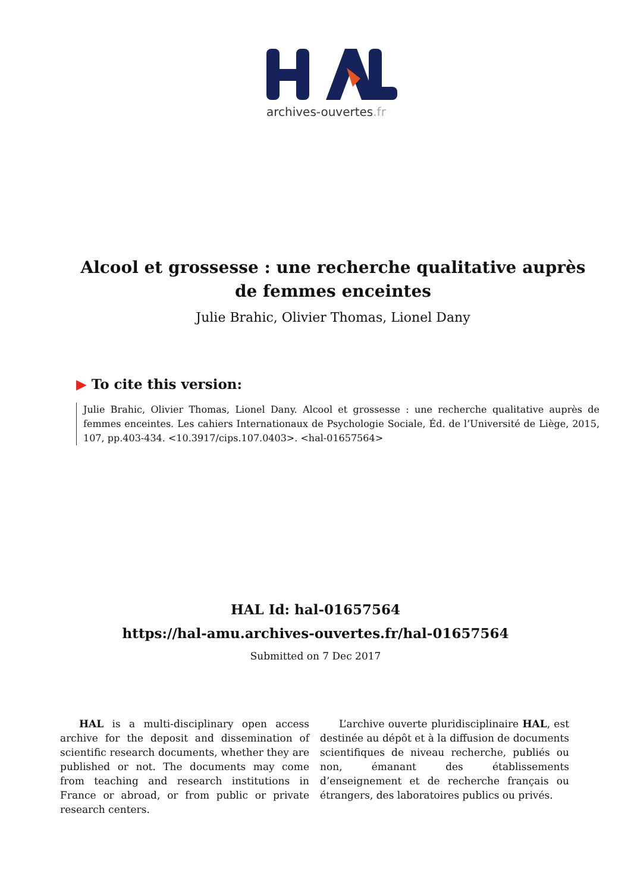archives-ouvertes.fr
Alcool et grossesse : une recherche qualitative auprès de femmes enceintes
Julie Brahic, Olivier Thomas, Lionel Dany
▶ To cite this version:
Julie Brahic, Olivier Thomas, Lionel Dany. Alcool et grossesse : une recherche qualitative auprès de femmes enceintes. Les cahiers Internationaux de Psychologie Sociale, Éd. de l’Université de Liège, 2015, 107, pp.403-434. <10.3917/cips.107.0403>. <hal-01657564>
HAL Id: hal-01657564
https://hal-amu.archives-ouvertes.fr/hal-01657564
Submitted on 7 Dec 2017
HAL is a multi-disciplinary open access archive for the deposit and dissemination of scientific research documents, whether they are published or not. The documents may come from teaching and research institutions in France or abroad, or from public or private research centers.
L’archive ouverte pluridisciplinaire HAL, est destinée au dépôt et à la diffusion de documents scientifiques de niveau recherche, publiés ou non, émanant des établissements d’enseignement et de recherche français ou étrangers, des laboratoires publics ou privés.